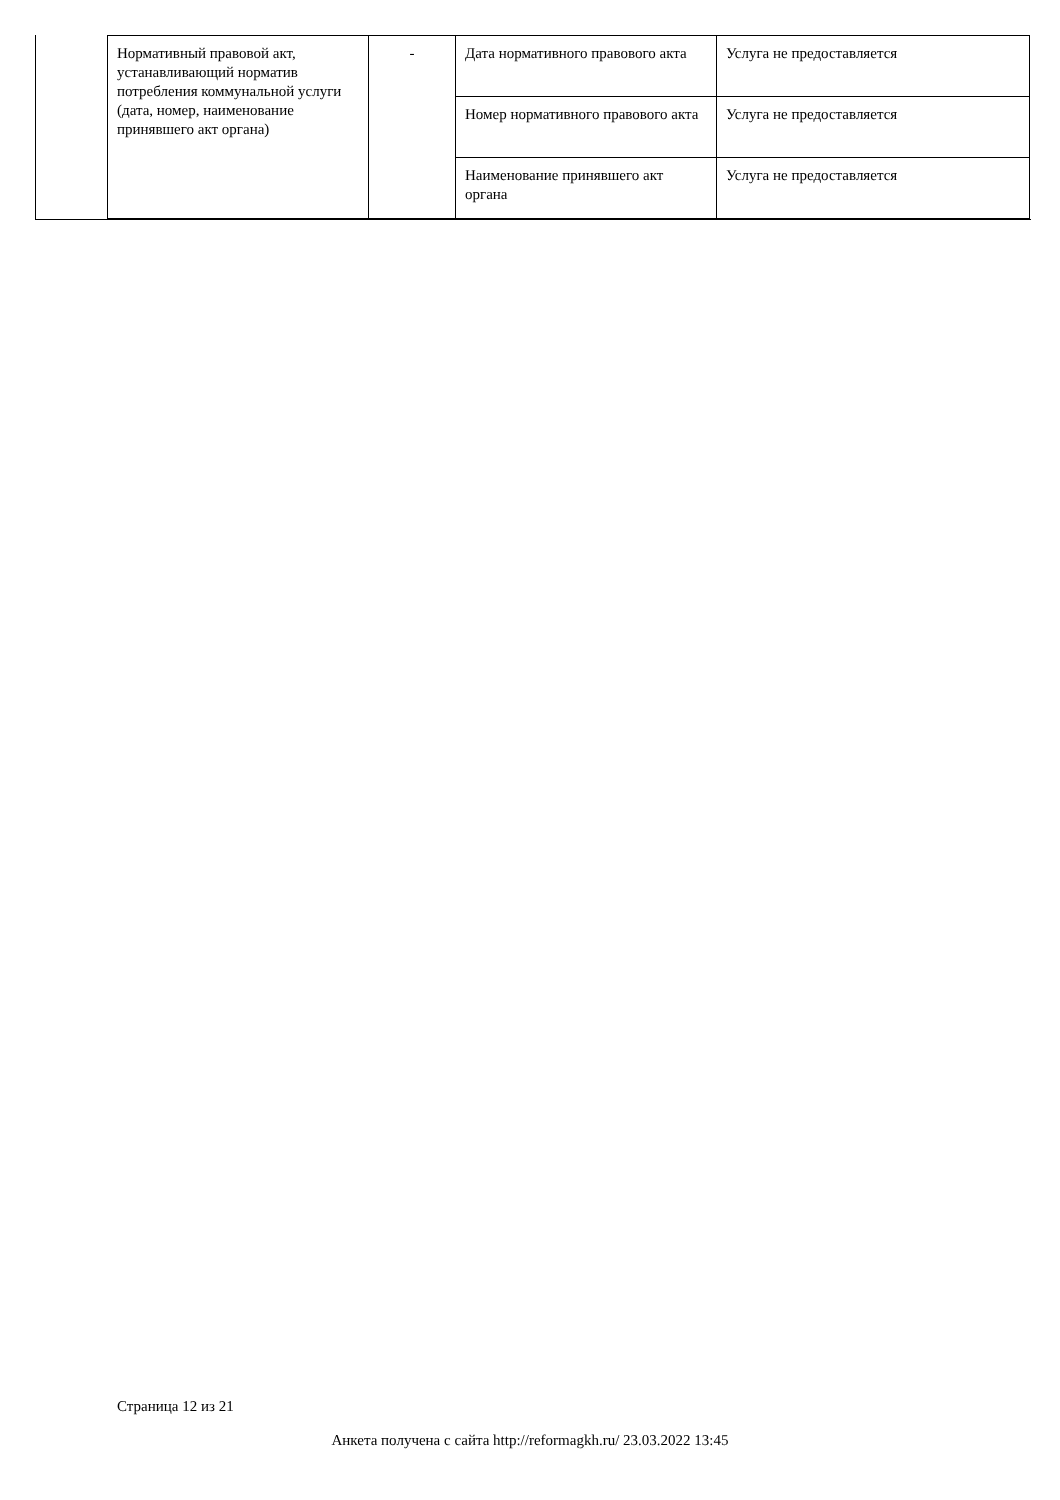| Нормативный правовой акт, устанавливающий норматив потребления коммунальной услуги (дата, номер, наименование принявшего акт органа) | - | Дата нормативного правового акта | Услуга не предоставляется |
| | | Номер нормативного правового акта | Услуга не предоставляется |
| | | Наименование принявшего акт органа | Услуга не предоставляется |
Страница 12 из 21
Анкета получена с сайта http://reformagkh.ru/ 23.03.2022 13:45